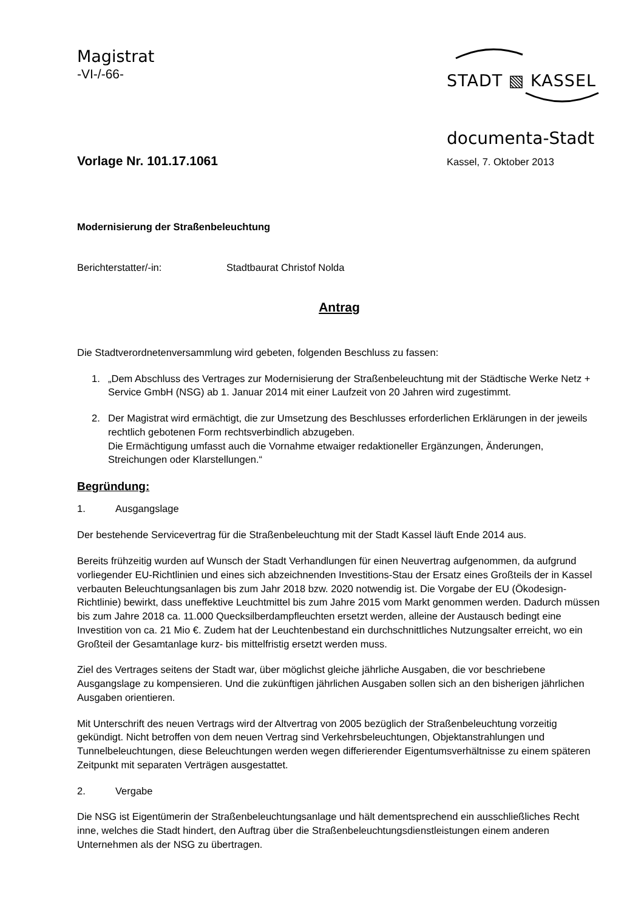Magistrat
-VI-/-66-
STADT ▧ KASSEL
documenta-Stadt
Vorlage Nr. 101.17.1061
Kassel, 7. Oktober 2013
Modernisierung der Straßenbeleuchtung
Berichterstatter/-in: Stadtbaurat Christof Nolda
Antrag
Die Stadtverordnetenversammlung wird gebeten, folgenden Beschluss zu fassen:
1. „Dem Abschluss des Vertrages zur Modernisierung der Straßenbeleuchtung mit der Städtische Werke Netz + Service GmbH (NSG) ab 1. Januar 2014 mit einer Laufzeit von 20 Jahren wird zugestimmt.
2. Der Magistrat wird ermächtigt, die zur Umsetzung des Beschlusses erforderlichen Erklärungen in der jeweils rechtlich gebotenen Form rechtsverbindlich abzugeben.
Die Ermächtigung umfasst auch die Vornahme etwaiger redaktioneller Ergänzungen, Änderungen, Streichungen oder Klarstellungen.“
Begründung:
1. Ausgangslage
Der bestehende Servicevertrag für die Straßenbeleuchtung mit der Stadt Kassel läuft Ende 2014 aus.
Bereits frühzeitig wurden auf Wunsch der Stadt Verhandlungen für einen Neuvertrag aufgenommen, da aufgrund vorliegender EU-Richtlinien und eines sich abzeichnenden Investitions-Stau der Ersatz eines Großteils der in Kassel verbauten Beleuchtungsanlagen bis zum Jahr 2018 bzw. 2020 notwendig ist. Die Vorgabe der EU (Ökodesign-Richtlinie) bewirkt, dass uneffektive Leuchtmittel bis zum Jahre 2015 vom Markt genommen werden. Dadurch müssen bis zum Jahre 2018 ca. 11.000 Quecksilberdampfleuchten ersetzt werden, alleine der Austausch bedingt eine Investition von ca. 21 Mio €. Zudem hat der Leuchtenbestand ein durchschnittliches Nutzungsalter erreicht, wo ein Großteil der Gesamtanlage kurz- bis mittelfristig ersetzt werden muss.
Ziel des Vertrages seitens der Stadt war, über möglichst gleiche jährliche Ausgaben, die vor beschriebene Ausgangslage zu kompensieren. Und die zukünftigen jährlichen Ausgaben sollen sich an den bisherigen jährlichen Ausgaben orientieren.
Mit Unterschrift des neuen Vertrags wird der Altvertrag von 2005 bezüglich der Straßenbeleuchtung vorzeitig gekündigt. Nicht betroffen von dem neuen Vertrag sind Verkehrsbeleuchtungen, Objektanstrahlungen und Tunnelbeleuchtungen, diese Beleuchtungen werden wegen differierender Eigentumsverhältnisse zu einem späteren Zeitpunkt mit separaten Verträgen ausgestattet.
2. Vergabe
Die NSG ist Eigentümerin der Straßenbeleuchtungsanlage und hält dementsprechend ein ausschließliches Recht inne, welches die Stadt hindert, den Auftrag über die Straßenbeleuchtungsdienstleistungen einem anderen Unternehmen als der NSG zu übertragen.